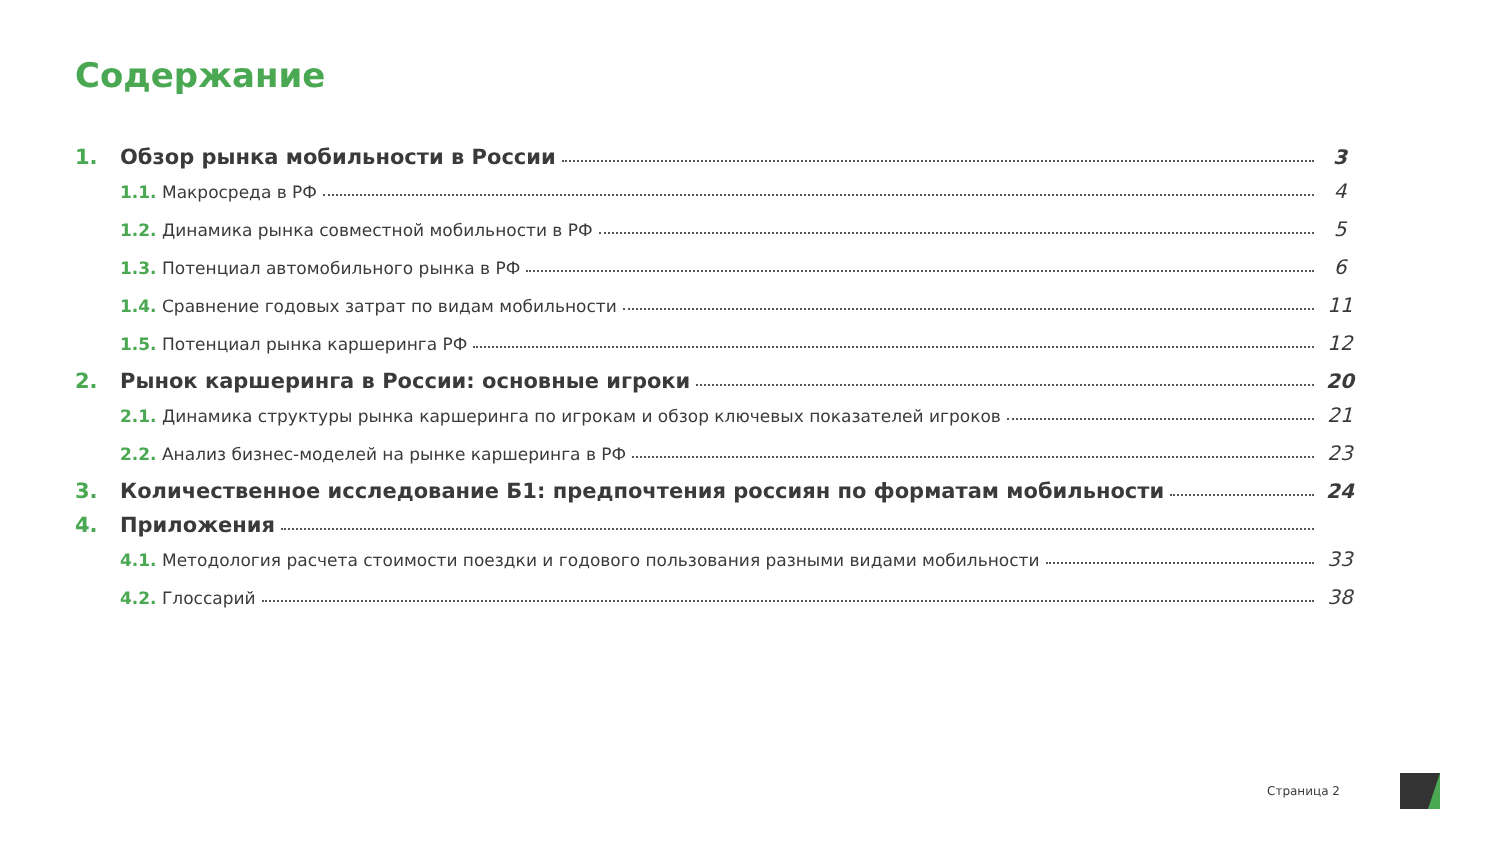Содержание
1. Обзор рынка мобильности в России 3
1.1. Макросреда в РФ 4
1.2. Динамика рынка совместной мобильности в РФ 5
1.3. Потенциал автомобильного рынка в РФ 6
1.4. Сравнение годовых затрат по видам мобильности 11
1.5. Потенциал рынка каршеринга РФ 12
2. Рынок каршеринга в России: основные игроки 20
2.1. Динамика структуры рынка каршеринга по игрокам и обзор ключевых показателей игроков 21
2.2. Анализ бизнес-моделей на рынке каршеринга в РФ 23
3. Количественное исследование Б1: предпочтения россиян по форматам мобильности 24
4. Приложения
4.1. Методология расчета стоимости поездки и годового пользования разными видами мобильности 33
4.2. Глоссарий 38
Страница 2